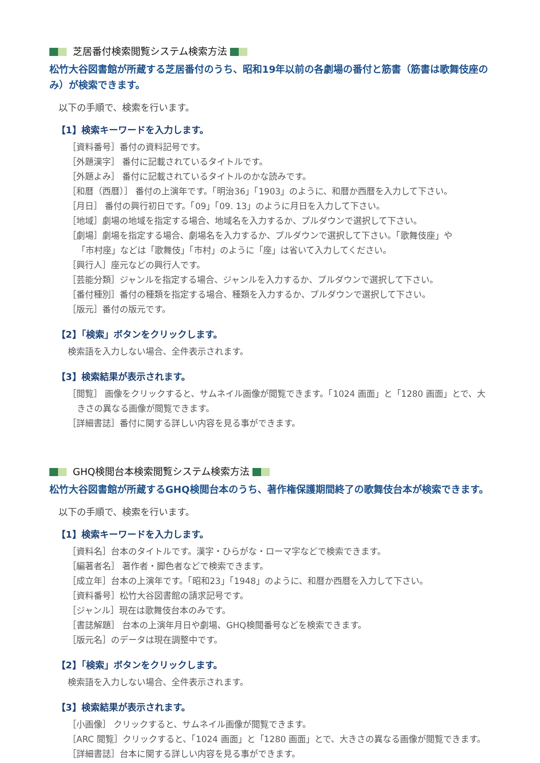芝居番付検索閲覧システム検索方法
松竹大谷図書館が所蔵する芝居番付のうち、昭和19年以前の各劇場の番付と筋書（筋書は歌舞伎座のみ）が検索できます。
以下の手順で、検索を行います。
【1】検索キーワードを入力します。
［資料番号］番付の資料記号です。
［外題漢字］ 番付に記載されているタイトルです。
［外題よみ］ 番付に記載されているタイトルのかな読みです。
［和暦（西暦）］ 番付の上演年です。「明治36」「1903」のように、和暦か西暦を入力して下さい。
［月日］ 番付の興行初日です。「09」「09. 13」のように月日を入力して下さい。
［地域］劇場の地域を指定する場合、地域名を入力するか、プルダウンで選択して下さい。
［劇場］劇場を指定する場合、劇場名を入力するか、プルダウンで選択して下さい。「歌舞伎座」や
「市村座」などは「歌舞伎」「市村」のように「座」は省いて入力してください。
［興行人］座元などの興行人です。
［芸能分類］ジャンルを指定する場合、ジャンルを入力するか、プルダウンで選択して下さい。
［番付種別］番付の種類を指定する場合、種類を入力するか、プルダウンで選択して下さい。
［版元］番付の版元です。
【2】「検索」ボタンをクリックします。
検索語を入力しない場合、全件表示されます。
【3】検索結果が表示されます。
［閲覧］ 画像をクリックすると、サムネイル画像が閲覧できます。「1024 画面」と「1280 画面」とで、大
きさの異なる画像が閲覧できます。
［詳細書誌］番付に関する詳しい内容を見る事ができます。
GHQ検閲台本検索閲覧システム検索方法
松竹大谷図書館が所蔵するGHQ検閲台本のうち、著作権保護期間終了の歌舞伎台本が検索できます。
以下の手順で、検索を行います。
【1】検索キーワードを入力します。
［資料名］台本のタイトルです。漢字・ひらがな・ローマ字などで検索できます。
［編著者名］ 著作者・脚色者などで検索できます。
［成立年］台本の上演年です。「昭和23」「1948」のように、和暦か西暦を入力して下さい。
［資料番号］松竹大谷図書館の請求記号です。
［ジャンル］現在は歌舞伎台本のみです。
［書誌解題］ 台本の上演年月日や劇場、GHQ検閲番号などを検索できます。
［版元名］のデータは現在調整中です。
【2】「検索」ボタンをクリックします。
検索語を入力しない場合、全件表示されます。
【3】検索結果が表示されます。
［小画像］ クリックすると、サムネイル画像が閲覧できます。
［ARC 閲覧］クリックすると、「1024 画面」と「1280 画面」とで、大きさの異なる画像が閲覧できます。
［詳細書誌］台本に関する詳しい内容を見る事ができます。